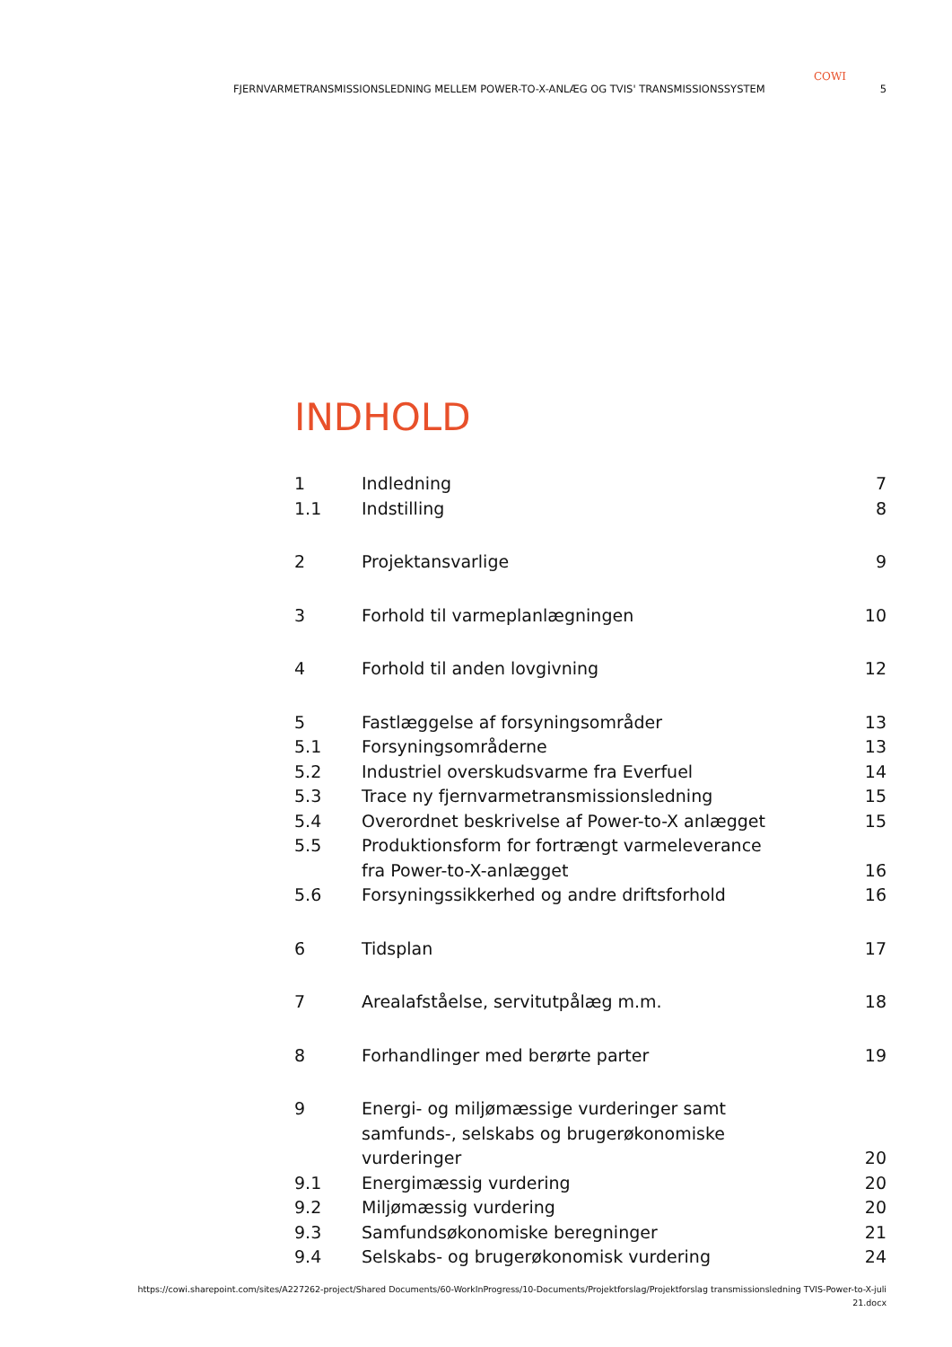COWI
FJERNVARMETRANSMISSIONSLEDNING MELLEM POWER-TO-X-ANLÆG OG TVIS' TRANSMISSIONSSYSTEM 5
INDHOLD
1 Indledning 7
1.1 Indstilling 8
2 Projektansvarlige 9
3 Forhold til varmeplanlægningen 10
4 Forhold til anden lovgivning 12
5 Fastlæggelse af forsyningsområder 13
5.1 Forsyningsområderne 13
5.2 Industriel overskudsvarme fra Everfuel 14
5.3 Trace ny fjernvarmetransmissionsledning 15
5.4 Overordnet beskrivelse af Power-to-X anlægget 15
5.5 Produktionsform for fortrængt varmeleverance
fra Power-to-X-anlægget 16
5.6 Forsyningssikkerhed og andre driftsforhold 16
6 Tidsplan 17
7 Arealafståelse, servitutpålæg m.m. 18
8 Forhandlinger med berørte parter 19
9 Energi- og miljømæssige vurderinger samt
samfunds-, selskabs og brugerøkonomiske
vurderinger 20
9.1 Energimæssig vurdering 20
9.2 Miljømæssig vurdering 20
9.3 Samfundsøkonomiske beregninger 21
9.4 Selskabs- og brugerøkonomisk vurdering 24
https://cowi.sharepoint.com/sites/A227262-project/Shared Documents/60-WorkInProgress/10-Documents/Projektforslag/Projektforslag transmissionsledning TVIS-Power-to-X-juli
21.docx